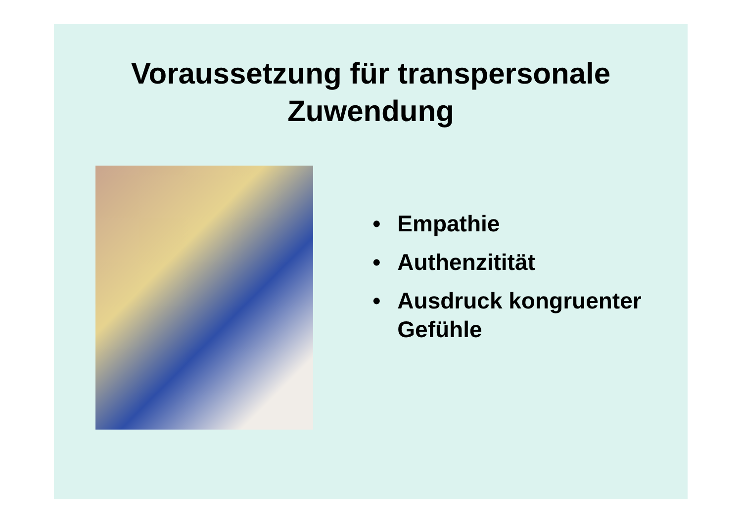Voraussetzung für transpersonale
Zuwendung
• Empathie
• Authenzitität
• Ausdruck kongruenter Gefühle